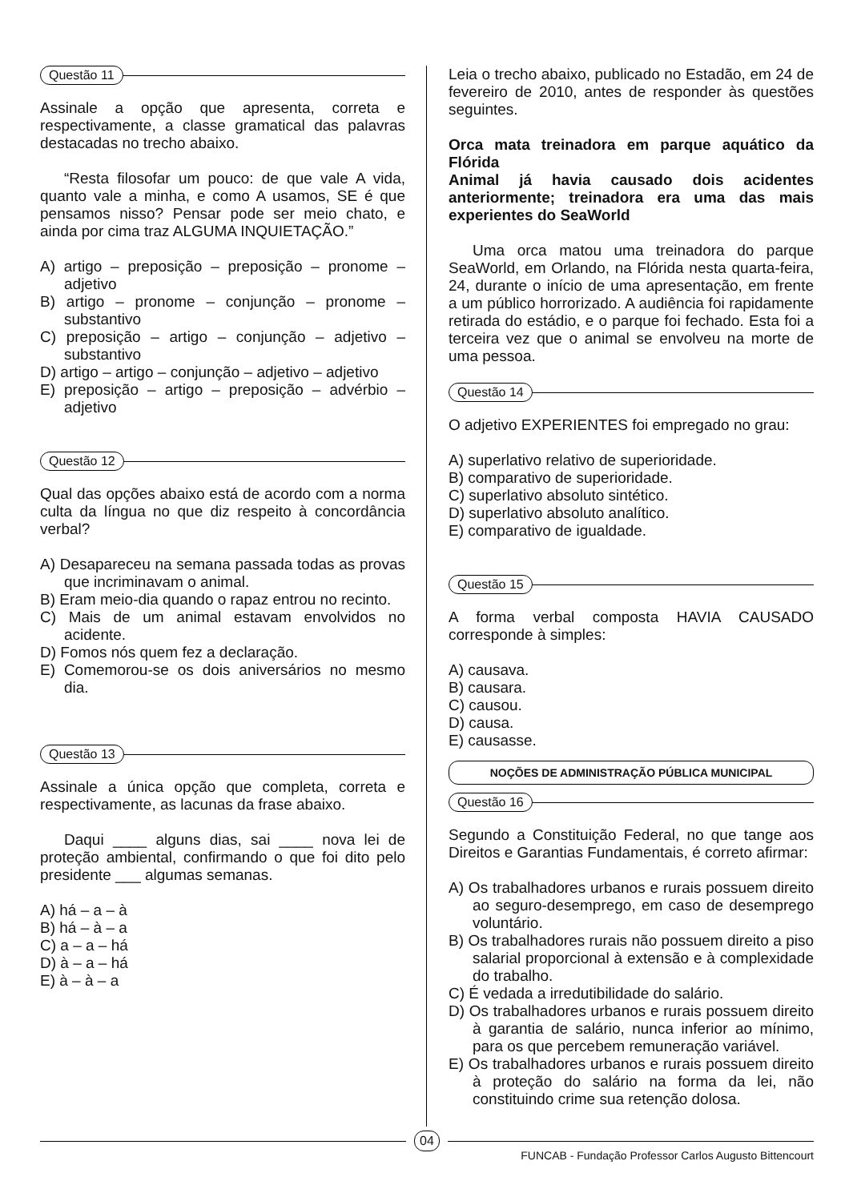Questão 11
Assinale a opção que apresenta, correta e respectivamente, a classe gramatical das palavras destacadas no trecho abaixo.
“Resta filosofar um pouco: de que vale A vida, quanto vale a minha, e como A usamos, SE é que pensamos nisso? Pensar pode ser meio chato, e ainda por cima traz ALGUMA INQUIETAÇÃO.”
A) artigo – preposição – preposição – pronome – adjetivo
B) artigo – pronome – conjunção – pronome – substantivo
C) preposição – artigo – conjunção – adjetivo – substantivo
D) artigo – artigo – conjunção – adjetivo – adjetivo
E) preposição – artigo – preposição – advérbio – adjetivo
Questão 12
Qual das opções abaixo está de acordo com a norma culta da língua no que diz respeito à concordância verbal?
A) Desapareceu na semana passada todas as provas que incriminavam o animal.
B) Eram meio-dia quando o rapaz entrou no recinto.
C) Mais de um animal estavam envolvidos no acidente.
D) Fomos nós quem fez a declaração.
E) Comemorou-se os dois aniversários no mesmo dia.
Questão 13
Assinale a única opção que completa, correta e respectivamente, as lacunas da frase abaixo.
Daqui ____ alguns dias, sai ____ nova lei de proteção ambiental, confirmando o que foi dito pelo presidente ___ algumas semanas.
A) há – a – à
B) há – à – a
C) a – a – há
D) à – a – há
E) à – à – a
Leia o trecho abaixo, publicado no Estadão, em 24 de fevereiro de 2010, antes de responder às questões seguintes.
Orca mata treinadora em parque aquático da Flórida
Animal já havia causado dois acidentes anteriormente; treinadora era uma das mais experientes do SeaWorld
Uma orca matou uma treinadora do parque SeaWorld, em Orlando, na Flórida nesta quarta-feira, 24, durante o início de uma apresentação, em frente a um público horrorizado. A audiência foi rapidamente retirada do estádio, e o parque foi fechado. Esta foi a terceira vez que o animal se envolveu na morte de uma pessoa.
Questão 14
O adjetivo EXPERIENTES foi empregado no grau:
A) superlativo relativo de superioridade.
B) comparativo de superioridade.
C) superlativo absoluto sintético.
D) superlativo absoluto analítico.
E) comparativo de igualdade.
Questão 15
A forma verbal composta HAVIA CAUSADO corresponde à simples:
A) causava.
B) causara.
C) causou.
D) causa.
E) causasse.
NOÇÕES DE ADMINISTRAÇÃO PÚBLICA MUNICIPAL
Questão 16
Segundo a Constituição Federal, no que tange aos Direitos e Garantias Fundamentais, é correto afirmar:
A) Os trabalhadores urbanos e rurais possuem direito ao seguro-desemprego, em caso de desemprego voluntário.
B) Os trabalhadores rurais não possuem direito a piso salarial proporcional à extensão e à complexidade do trabalho.
C) É vedada a irredutibilidade do salário.
D) Os trabalhadores urbanos e rurais possuem direito à garantia de salário, nunca inferior ao mínimo, para os que percebem remuneração variável.
E) Os trabalhadores urbanos e rurais possuem direito à proteção do salário na forma da lei, não constituindo crime sua retenção dolosa.
04
FUNCAB - Fundação Professor Carlos Augusto Bittencourt